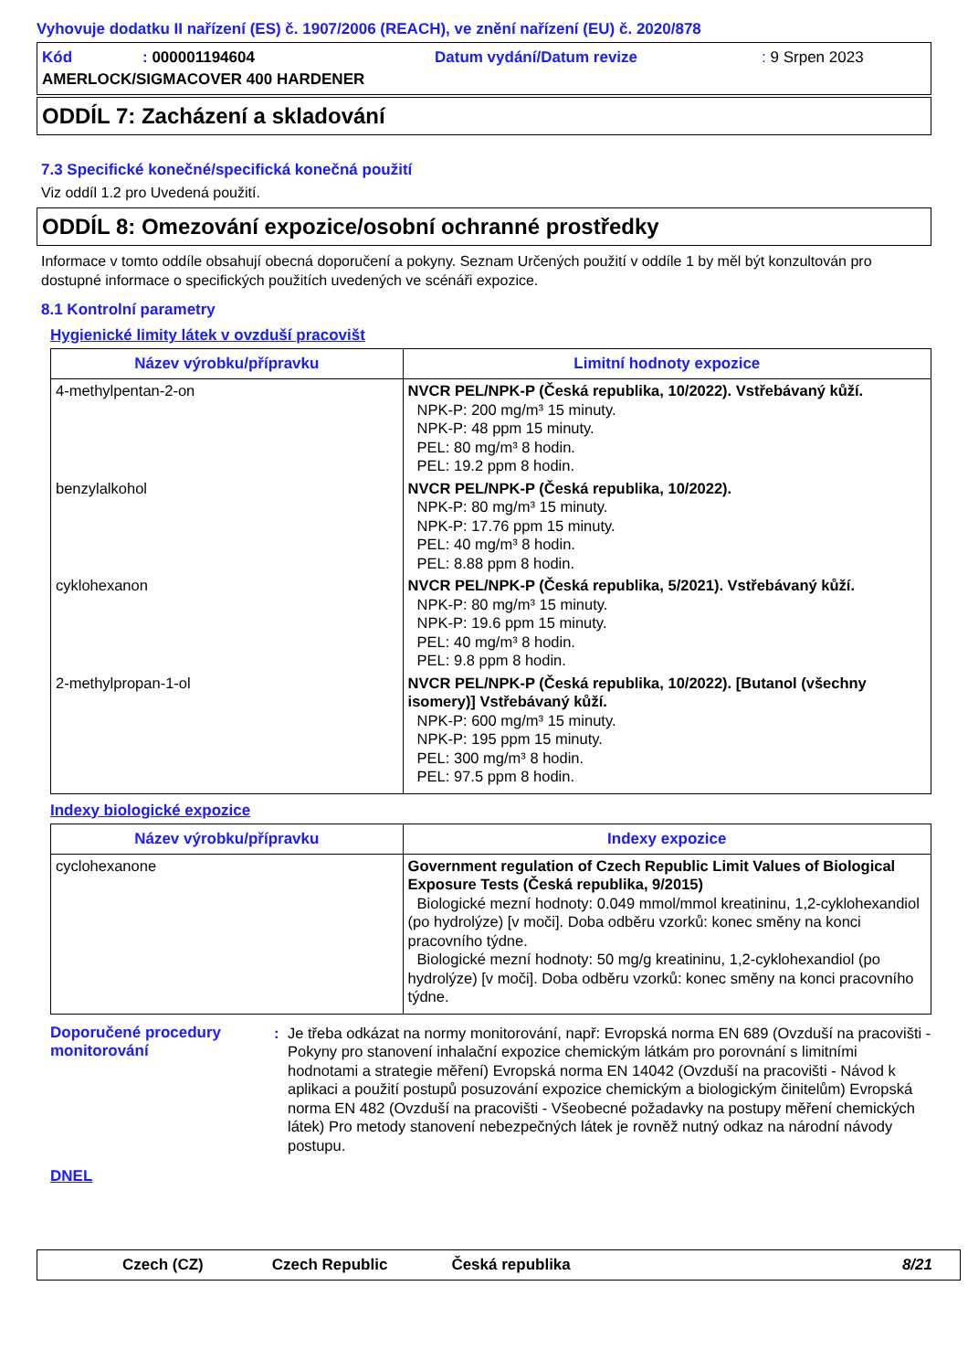Vyhovuje dodatku II nařízení (ES) č. 1907/2006 (REACH), ve znění nařízení (EU) č. 2020/878
| Kód | : 000001194604 | Datum vydání/Datum revize | : 9 Srpen 2023 |
| AMERLOCK/SIGMACOVER 400 HARDENER | | | |
ODDÍL 7: Zacházení a skladování
7.3 Specifické konečné/specifická konečná použití
Viz oddíl 1.2 pro Uvedená použití.
ODDÍL 8: Omezování expozice/osobní ochranné prostředky
Informace v tomto oddíle obsahují obecná doporučení a pokyny. Seznam Určených použití v oddíle 1 by měl být konzultován pro dostupné informace o specifických použitích uvedených ve scénáři expozice.
8.1 Kontrolní parametry
Hygienické limity látek v ovzduší pracovišt
| Název výrobku/přípravku | Limitní hodnoty expozice |
| --- | --- |
| 4-methylpentan-2-on | NVCR PEL/NPK-P (Česká republika, 10/2022). Vstřebávaný kůží. NPK-P: 200 mg/m³ 15 minuty. NPK-P: 48 ppm 15 minuty. PEL: 80 mg/m³ 8 hodin. PEL: 19.2 ppm 8 hodin. |
| benzylalkohol | NVCR PEL/NPK-P (Česká republika, 10/2022). NPK-P: 80 mg/m³ 15 minuty. NPK-P: 17.76 ppm 15 minuty. PEL: 40 mg/m³ 8 hodin. PEL: 8.88 ppm 8 hodin. |
| cyklohexanon | NVCR PEL/NPK-P (Česká republika, 5/2021). Vstřebávaný kůží. NPK-P: 80 mg/m³ 15 minuty. NPK-P: 19.6 ppm 15 minuty. PEL: 40 mg/m³ 8 hodin. PEL: 9.8 ppm 8 hodin. |
| 2-methylpropan-1-ol | NVCR PEL/NPK-P (Česká republika, 10/2022). [Butanol (všechny isomery)] Vstřebávaný kůží. NPK-P: 600 mg/m³ 15 minuty. NPK-P: 195 ppm 15 minuty. PEL: 300 mg/m³ 8 hodin. PEL: 97.5 ppm 8 hodin. |
Indexy biologické expozice
| Název výrobku/přípravku | Indexy expozice |
| --- | --- |
| cyclohexanone | Government regulation of Czech Republic Limit Values of Biological Exposure Tests (Česká republika, 9/2015) Biologické mezní hodnoty: 0.049 mmol/mmol kreatininu, 1,2-cyklohexandiol (po hydrolýze) [v moči]. Doba odběru vzorků: konec směny na konci pracovního týdne. Biologické mezní hodnoty: 50 mg/g kreatininu, 1,2-cyklohexandiol (po hydrolýze) [v moči]. Doba odběru vzorků: konec směny na konci pracovního týdne. |
Doporučené procedury monitorování
: Je třeba odkázat na normy monitorování, např: Evropská norma EN 689 (Ovzduší na pracovišti - Pokyny pro stanovení inhalační expozice chemickým látkám pro porovnání s limitními hodnotami a strategie měření) Evropská norma EN 14042 (Ovzduší na pracovišti - Návod k aplikaci a použití postupů posuzování expozice chemickým a biologickým činitelům) Evropská norma EN 482 (Ovzduší na pracovišti - Všeobecné požadavky na postupy měření chemických látek) Pro metody stanovení nebezpečných látek je rovněž nutný odkaz na národní návody postupu.
DNEL
Czech (CZ) Czech Republic Česká republika 8/21